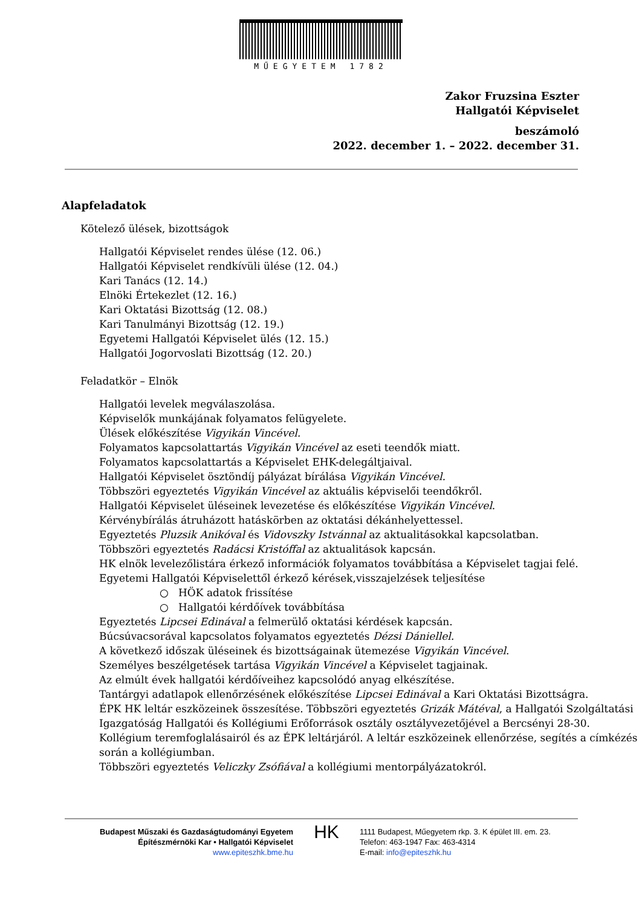MŰEGYETEM 1782
Zakor Fruzsina Eszter
Hallgatói Képviselet
beszámoló
2022. december 1. – 2022. december 31.
Alapfeladatok
Kötelező ülések, bizottságok
Hallgatói Képviselet rendes ülése (12. 06.)
Hallgatói Képviselet rendkívüli ülése (12. 04.)
Kari Tanács (12. 14.)
Elnöki Értekezlet (12. 16.)
Kari Oktatási Bizottság (12. 08.)
Kari Tanulmányi Bizottság (12. 19.)
Egyetemi Hallgatói Képviselet ülés (12. 15.)
Hallgatói Jogorvoslati Bizottság (12. 20.)
Feladatkör – Elnök
Hallgatói levelek megválaszolása.
Képviselők munkájának folyamatos felügyelete.
Ülések előkészítése Vigyikán Vincével.
Folyamatos kapcsolattartás Vigyikán Vincével az eseti teendők miatt.
Folyamatos kapcsolattartás a Képviselet EHK-delegáltjaival.
Hallgatói Képviselet ösztöndíj pályázat bírálása Vigyikán Vincével.
Többszöri egyeztetés Vigyikán Vincével az aktuális képviselői teendőkről.
Hallgatói Képviselet üléseinek levezetése és előkészítése Vigyikán Vincével.
Kérvénybírálás átruházott hatáskörben az oktatási dékánhelyettessel.
Egyeztetés Pluzsik Anikóval és Vidovszky Istvánnal az aktualitásokkal kapcsolatban.
Többszöri egyeztetés Radácsi Kristóffal az aktualitások kapcsán.
HK elnök levelezőlistára érkező információk folyamatos továbbítása a Képviselet tagjai felé.
Egyetemi Hallgatói Képviselettől érkező kérések,visszajelzések teljesítése
○ HÖK adatok frissítése
○ Hallgatói kérdőívek továbbítása
Egyeztetés Lipcsei Edinával a felmerülő oktatási kérdések kapcsán.
Búcsúvacsorával kapcsolatos folyamatos egyeztetés Dézsi Dániellel.
A következő időszak üléseinek és bizottságainak ütemezése Vigyikán Vincével.
Személyes beszélgetések tartása Vigyikán Vincével a Képviselet tagjainak.
Az elmúlt évek hallgatói kérdőíveihez kapcsolódó anyag elkészítése.
Tantárgyi adatlapok ellenőrzésének előkészítése Lipcsei Edinával a Kari Oktatási Bizottságra.
ÉPK HK leltár eszközeinek összesítése. Többszöri egyeztetés Grizák Mátéval, a Hallgatói Szolgáltatási Igazgatóság Hallgatói és Kollégiumi Erőforrások osztály osztályvezetőjével a Bercsényi 28-30. Kollégium teremfoglalásairól és az ÉPK leltárjáról. A leltár eszközeinek ellenőrzése, segítés a címkézés során a kollégiumban.
Többszöri egyeztetés Veliczky Zsófiával a kollégiumi mentorpályázatokról.
Budapest Műszaki és Gazdaságtudományi Egyetem
Építészmérnöki Kar • Hallgatói Képviselet
www.epiteszhk.bme.hu
HK
1111 Budapest, Műegyetem rkp. 3. K épület III. em. 23.
Telefon: 463-1947 Fax: 463-4314
E-mail: info@epiteszhk.hu